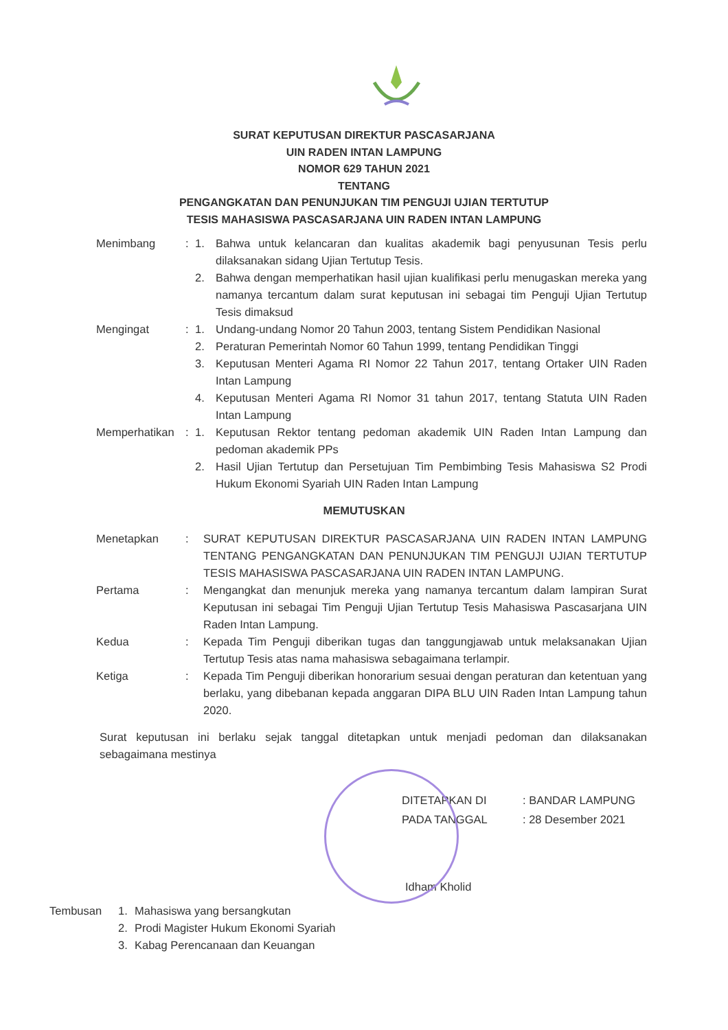SURAT KEPUTUSAN DIREKTUR PASCASARJANA
UIN RADEN INTAN LAMPUNG
NOMOR 629 TAHUN 2021
TENTANG
PENGANGKATAN DAN PENUNJUKAN TIM PENGUJI UJIAN TERTUTUP
TESIS MAHASISWA PASCASARJANA UIN RADEN INTAN LAMPUNG
| Menimbang | : | 1. | Bahwa untuk kelancaran dan kualitas akademik bagi penyusunan Tesis perlu dilaksanakan sidang Ujian Tertutup Tesis. |
| | | 2. | Bahwa dengan memperhatikan hasil ujian kualifikasi perlu menugaskan mereka yang namanya tercantum dalam surat keputusan ini sebagai tim Penguji Ujian Tertutup Tesis dimaksud |
| Mengingat | : | 1. | Undang-undang Nomor 20 Tahun 2003, tentang Sistem Pendidikan Nasional |
| | | 2. | Peraturan Pemerintah Nomor 60 Tahun 1999, tentang Pendidikan Tinggi |
| | | 3. | Keputusan Menteri Agama RI Nomor 22 Tahun 2017, tentang Ortaker UIN Raden Intan Lampung |
| | | 4. | Keputusan Menteri Agama RI Nomor 31 tahun 2017, tentang Statuta UIN Raden Intan Lampung |
| Memperhatikan | : | 1. | Keputusan Rektor tentang pedoman akademik UIN Raden Intan Lampung dan pedoman akademik PPs |
| | | 2. | Hasil Ujian Tertutup dan Persetujuan Tim Pembimbing Tesis Mahasiswa S2 Prodi Hukum Ekonomi Syariah UIN Raden Intan Lampung |
MEMUTUSKAN
| Menetapkan | : | SURAT KEPUTUSAN DIREKTUR PASCASARJANA UIN RADEN INTAN LAMPUNG TENTANG PENGANGKATAN DAN PENUNJUKAN TIM PENGUJI UJIAN TERTUTUP TESIS MAHASISWA PASCASARJANA UIN RADEN INTAN LAMPUNG. |
| Pertama | : | Mengangkat dan menunjuk mereka yang namanya tercantum dalam lampiran Surat Keputusan ini sebagai Tim Penguji Ujian Tertutup Tesis Mahasiswa Pascasarjana UIN Raden Intan Lampung. |
| Kedua | : | Kepada Tim Penguji diberikan tugas dan tanggungjawab untuk melaksanakan Ujian Tertutup Tesis atas nama mahasiswa sebagaimana terlampir. |
| Ketiga | : | Kepada Tim Penguji diberikan honorarium sesuai dengan peraturan dan ketentuan yang berlaku, yang dibebanan kepada anggaran DIPA BLU UIN Raden Intan Lampung tahun 2020. |
Surat keputusan ini berlaku sejak tanggal ditetapkan untuk menjadi pedoman dan dilaksanakan sebagaimana mestinya
| DITETAPKAN DI | : BANDAR LAMPUNG |
| PADA TANGGAL | : 28 Desember 2021 |
Idham Kholid
| Tembusan | 1. | Mahasiswa yang bersangkutan |
| | 2. | Prodi Magister Hukum Ekonomi Syariah |
| | 3. | Kabag Perencanaan dan Keuangan |